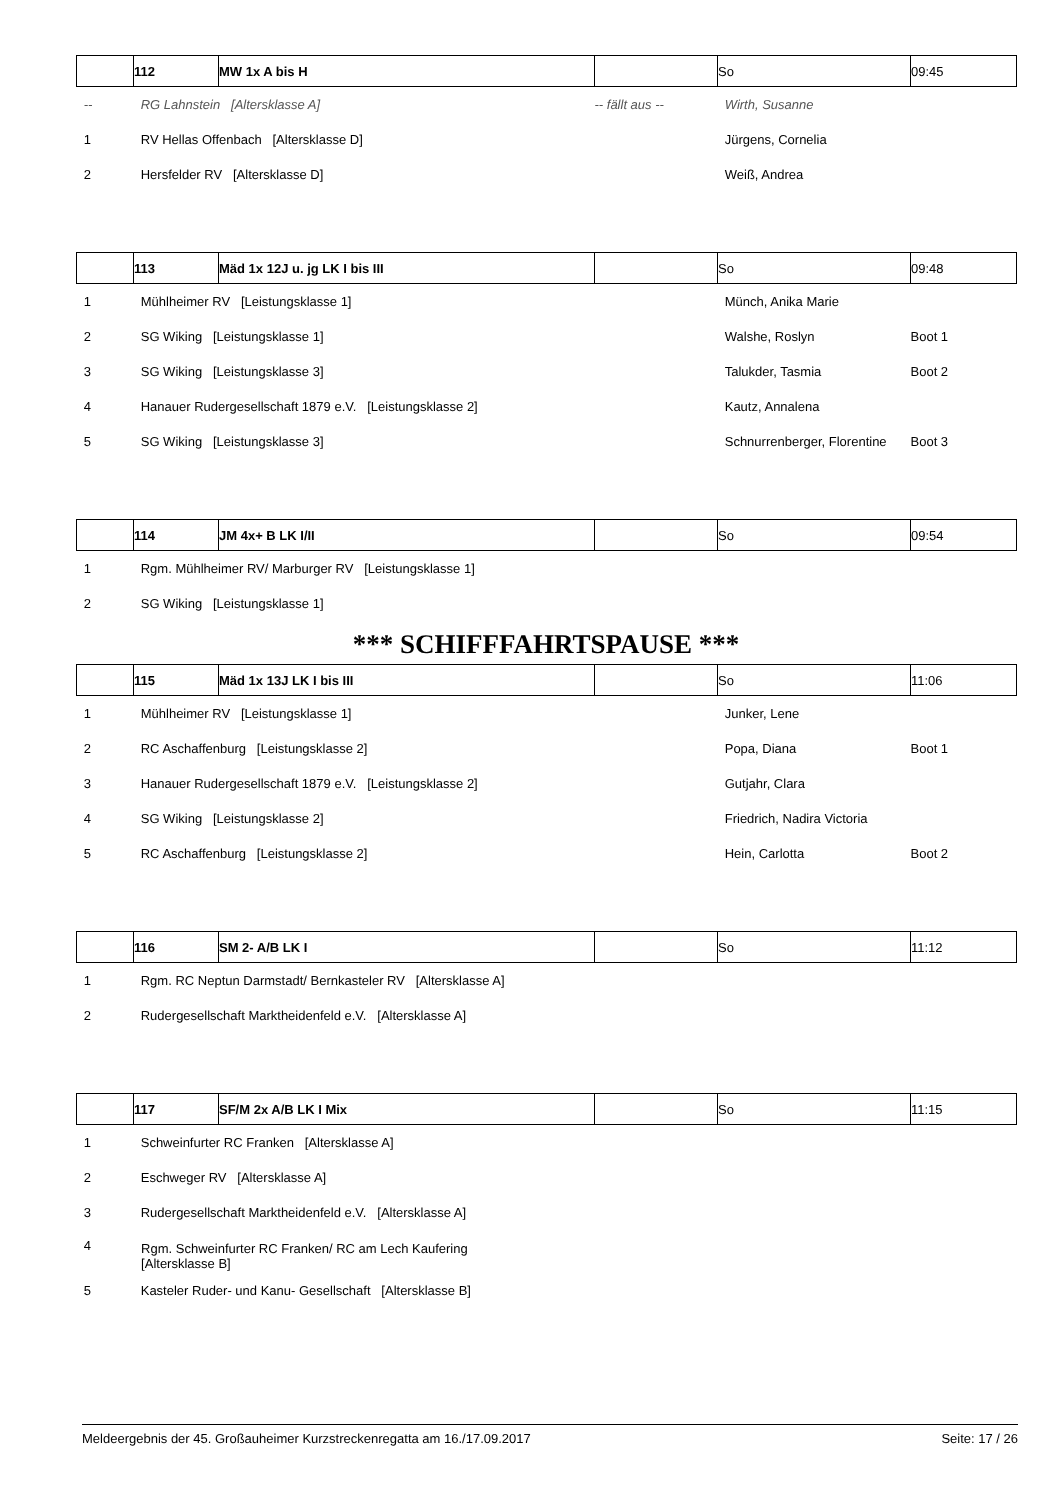| | 112 | MW 1x A bis H | | So | 09:45 |
| --- | --- | --- | --- | --- | --- |
| -- | RG Lahnstein [Altersklasse A] | | -- fällt aus -- | Wirth, Susanne | |
| 1 | RV Hellas Offenbach [Altersklasse D] | | | Jürgens, Cornelia | |
| 2 | Hersfelder RV [Altersklasse D] | | | Weiß, Andrea | |
| | 113 | Mäd 1x 12J u. jg LK I bis III | | So | 09:48 |
| 1 | Mühlheimer RV [Leistungsklasse 1] | | | Münch, Anika Marie | |
| 2 | SG Wiking [Leistungsklasse 1] | | | Walshe, Roslyn | Boot 1 |
| 3 | SG Wiking [Leistungsklasse 3] | | | Talukder, Tasmia | Boot 2 |
| 4 | Hanauer Rudergesellschaft 1879 e.V. [Leistungsklasse 2] | | | Kautz, Annalena | |
| 5 | SG Wiking [Leistungsklasse 3] | | | Schnurrenberger, Florentine | Boot 3 |
| | 114 | JM 4x+ B LK I/II | | So | 09:54 |
| 1 | Rgm. Mühlheimer RV/ Marburger RV [Leistungsklasse 1] | | | | |
| 2 | SG Wiking [Leistungsklasse 1] | | | | |
*** SCHIFFFAHRTSPAUSE ***
| | 115 | Mäd 1x 13J LK I bis III | | So | 11:06 |
| --- | --- | --- | --- | --- | --- |
| 1 | Mühlheimer RV [Leistungsklasse 1] | | | Junker, Lene | |
| 2 | RC Aschaffenburg [Leistungsklasse 2] | | | Popa, Diana | Boot 1 |
| 3 | Hanauer Rudergesellschaft 1879 e.V. [Leistungsklasse 2] | | | Gutjahr, Clara | |
| 4 | SG Wiking [Leistungsklasse 2] | | | Friedrich, Nadira Victoria | |
| 5 | RC Aschaffenburg [Leistungsklasse 2] | | | Hein, Carlotta | Boot 2 |
| | 116 | SM 2- A/B LK I | | So | 11:12 |
| 1 | Rgm. RC Neptun Darmstadt/ Bernkasteler RV [Altersklasse A] | | | | |
| 2 | Rudergesellschaft Marktheidenfeld e.V. [Altersklasse A] | | | | |
| | 117 | SF/M 2x A/B LK I Mix | | So | 11:15 |
| 1 | Schweinfurter RC Franken [Altersklasse A] | | | | |
| 2 | Eschweger RV [Altersklasse A] | | | | |
| 3 | Rudergesellschaft Marktheidenfeld e.V. [Altersklasse A] | | | | |
| 4 | Rgm. Schweinfurter RC Franken/ RC am Lech Kaufering [Altersklasse B] | | | | |
| 5 | Kasteler Ruder- und Kanu- Gesellschaft [Altersklasse B] | | | | |
Meldeergebnis der 45. Großauheimer Kurzstreckenregatta am 16./17.09.2017 Seite: 17 / 26